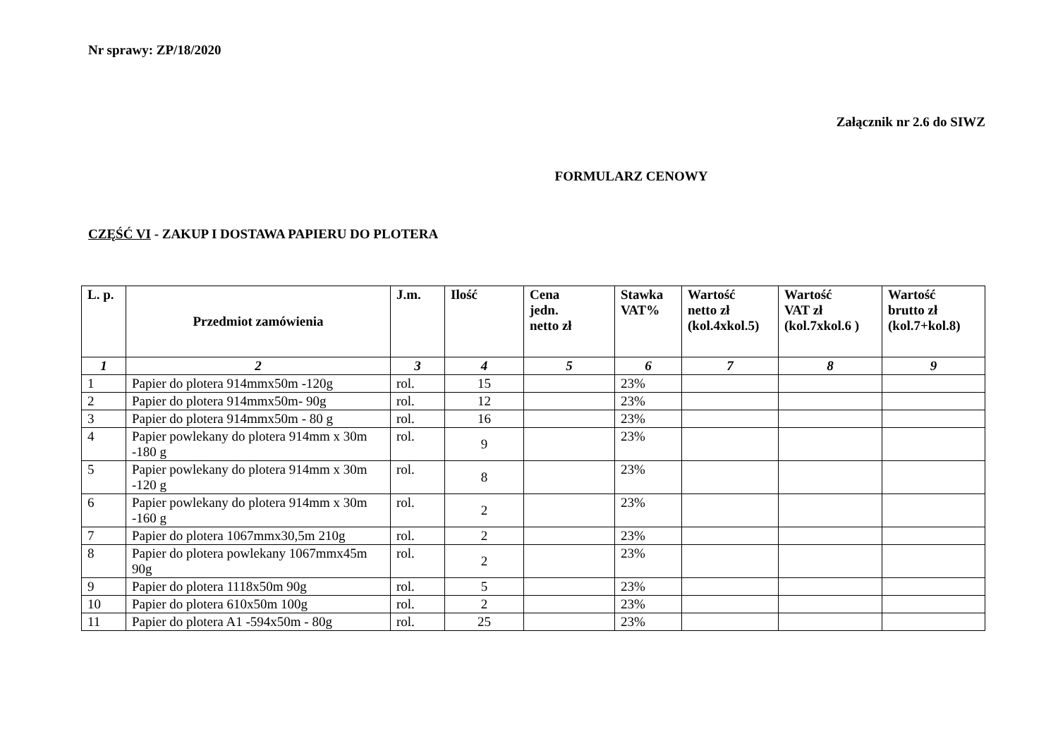Nr sprawy: ZP/18/2020
Załącznik nr 2.6 do SIWZ
FORMULARZ CENOWY
CZĘŚĆ VI - ZAKUP I DOSTAWA PAPIERU DO PLOTERA
| L. p. | Przedmiot zamówienia | J.m. | Ilość | Cena jedn. netto zł | Stawka VAT% | Wartość netto zł (kol.4xkol.5) | Wartość VAT zł (kol.7xkol.6 ) | Wartość brutto zł (kol.7+kol.8) |
| --- | --- | --- | --- | --- | --- | --- | --- | --- |
| 1 | 2 | 3 | 4 | 5 | 6 | 7 | 8 | 9 |
| 1 | Papier do plotera 914mmx50m -120g | rol. | 15 | | 23% | | | |
| 2 | Papier do plotera 914mmx50m- 90g | rol. | 12 | | 23% | | | |
| 3 | Papier do plotera 914mmx50m - 80 g | rol. | 16 | | 23% | | | |
| 4 | Papier powlekany do plotera 914mm x 30m -180 g | rol. | 9 | | 23% | | | |
| 5 | Papier powlekany do plotera 914mm x 30m -120 g | rol. | 8 | | 23% | | | |
| 6 | Papier powlekany do plotera 914mm x 30m -160 g | rol. | 2 | | 23% | | | |
| 7 | Papier do plotera 1067mmx30,5m 210g | rol. | 2 | | 23% | | | |
| 8 | Papier do plotera powlekany 1067mmx45m 90g | rol. | 2 | | 23% | | | |
| 9 | Papier do plotera 1118x50m 90g | rol. | 5 | | 23% | | | |
| 10 | Papier do plotera 610x50m 100g | rol. | 2 | | 23% | | | |
| 11 | Papier do plotera A1 -594x50m - 80g | rol. | 25 | | 23% | | | |